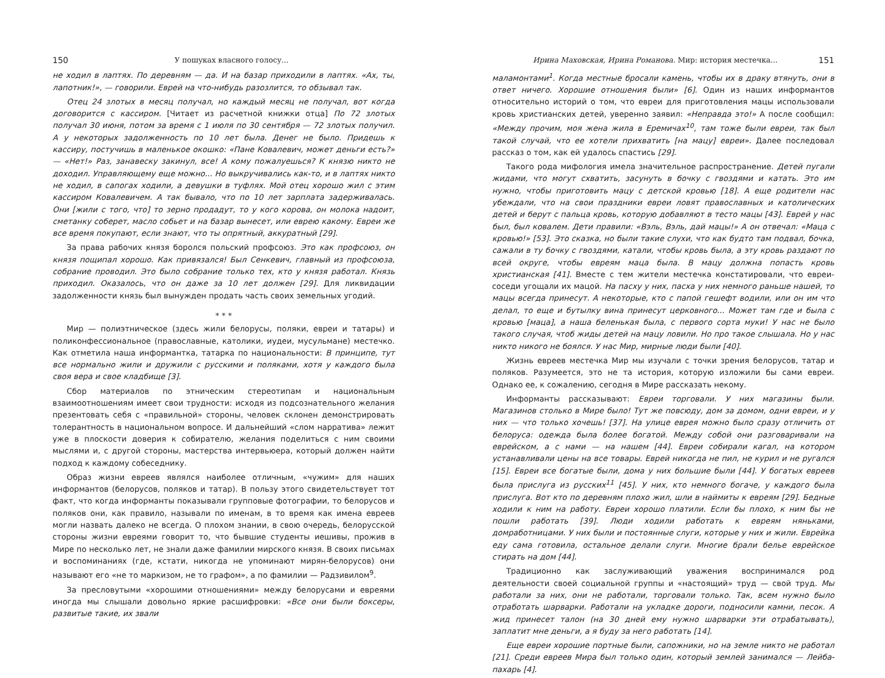150 У пошуках власного голосу...
не ходил в лаптях. По деревням — да. И на базар приходили в лаптях. «Ах, ты, лапотник!», — говорили. Еврей на что-нибудь разозлится, то обзывал так.
Отец 24 злотых в месяц получал, но каждый месяц не получал, вот когда договорится с кассиром. [Читает из расчетной книжки отца] По 72 злотых получал 30 июня, потом за время с 1 июля по 30 сентября — 72 злотых получил. А у некоторых задолженность по 10 лет была. Денег не было. Придешь к кассиру, постучишь в маленькое окошко: «Пане Ковалевич, может деньги есть?» — «Нет!» Раз, занавеску закинул, все! А кому пожалуешься? К князю никто не доходил. Управляющему еще можно... Но выкручивались как-то, и в лаптях никто не ходил, в сапогах ходили, а девушки в туфлях. Мой отец хорошо жил с этим кассиром Ковалевичем. А так бывало, что по 10 лет зарплата задерживалась. Они [жили с того, что] то зерно продадут, то у кого корова, он молока надоит, сметанку соберет, масло собьет и на базар вынесет, или еврею какому. Евреи же все время покупают, если знают, что ты опрятный, аккуратный [29].
За права рабочих князя боролся польский профсоюз. Это как профсоюз, он князя пощипал хорошо. Как привязался! Был Сенкевич, главный из профсоюза, собрание проводил. Это было собрание только тех, кто у князя работал. Князь приходил. Оказалось, что он даже за 10 лет должен [29]. Для ликвидации задолженности князь был вынужден продать часть своих земельных угодий.
* * *
Мир — полиэтническое (здесь жили белорусы, поляки, евреи и татары) и поликонфессиональное (православные, католики, иудеи, мусульмане) местечко. Как отметила наша информантка, татарка по национальности: В принципе, тут все нормально жили и дружили с русскими и поляками, хотя у каждого была своя вера и свое кладбище [3].
Сбор материалов по этническим стереотипам и национальным взаимоотношениям имеет свои трудности: исходя из подсознательного желания презентовать себя с «правильной» стороны, человек склонен демонстрировать толерантность в национальном вопросе. И дальнейший «слом нарратива» лежит уже в плоскости доверия к собирателю, желания поделиться с ним своими мыслями и, с другой стороны, мастерства интервьюера, который должен найти подход к каждому собеседнику.
Образ жизни евреев являлся наиболее отличным, «чужим» для наших информантов (белорусов, поляков и татар). В пользу этого свидетельствует тот факт, что когда информанты показывали групповые фотографии, то белорусов и поляков они, как правило, называли по именам, в то время как имена евреев могли назвать далеко не всегда. О плохом знании, в свою очередь, белорусской стороны жизни евреями говорит то, что бывшие студенты иешивы, прожив в Мире по несколько лет, не знали даже фамилии мирского князя. В своих письмах и воспоминаниях (где, кстати, никогда не упоминают мирян-белорусов) они называют его «не то маркизом, не то графом», а по фамилии — Радзивилом<sup>9</sup>.
За пресловутыми «хорошими отношениями» между белорусами и евреями иногда мы слышали довольно яркие расшифровки: «Все они были боксеры, развитые такие, их звали
Ирина Маховская, Ирина Романова. Мир: история местечка... 151
маламонтами<sup>1</sup>. Когда местные бросали камень, чтобы их в драку втянуть, они в ответ ничего. Хорошие отношения были» [6]. Один из наших информантов относительно историй о том, что евреи для приготовления мацы использовали кровь христианских детей, уверенно заявил: «Неправда это!» А после сообщил: «Между прочим, моя жена жила в Еремичах<sup>10</sup>, там тоже были евреи, так был такой случай, что ее хотели прихватить [на мацу] евреи». Далее последовал рассказ о том, как ей удалось спастись [29].
Такого рода мифология имела значительное распространение. Детей пугали жидами, что могут схватить, засунуть в бочку с гвоздями и катать. Это им нужно, чтобы приготовить мацу с детской кровью [18]. А еще родители нас убеждали, что на свои праздники евреи ловят православных и католических детей и берут с пальца кровь, которую добавляют в тесто мацы [43]. Еврей у нас был, был ковалем. Дети правили: «Вэль, Вэль, дай мацы!» А он отвечал: «Маца с кровью!» [53]. Это сказка, но были такие слухи, что как будто там подвал, бочка, сажали в ту бочку с гвоздями, катали, чтобы кровь была, а эту кровь раздают по всей округе, чтобы евреям маца была. В мацу должна попасть кровь христианская [41]. Вместе с тем жители местечка констатировали, что евреи-соседи угощали их мацой. На пасху у них, пасха у них немного раньше нашей, то мацы всегда принесут. А некоторые, кто с папой гешефт водили, или он им что делал, то еще и бутылку вина принесут церковного... Может там где и была с кровью [маца], а наша беленькая была, с первого сорта муки! У нас не было такого случая, чтоб жиды детей на мацу ловили. Но про такое слышала. Но у нас никто никого не боялся. У нас Мир, мирные люди были [40].
Жизнь евреев местечка Мир мы изучали с точки зрения белорусов, татар и поляков. Разумеется, это не та история, которую изложили бы сами евреи. Однако ее, к сожалению, сегодня в Мире рассказать некому.
Информанты рассказывают: Евреи торговали. У них магазины были. Магазинов столько в Мире было! Тут же повсюду, дом за домом, одни евреи, и у них — что только хочешь! [37]. На улице еврея можно было сразу отличить от белоруса: одежда была более богатой. Между собой они разговаривали на еврейском, а с нами — на нашем [44]. Евреи собирали кагал, на котором устанавливали цены на все товары. Еврей никогда не пил, не курил и не ругался [15]. Евреи все богатые были, дома у них большие были [44]. У богатых евреев была прислуга из русских<sup>11</sup> [45]. У них, кто немного богаче, у каждого была прислуга. Вот кто по деревням плохо жил, шли в наймиты к евреям [29]. Бедные ходили к ним на работу. Евреи хорошо платили. Если бы плохо, к ним бы не пошли работать [39]. Люди ходили работать к евреям няньками, домработницами. У них были и постоянные слуги, которые у них и жили. Еврейка еду сама готовила, остальное делали слуги. Многие брали белье еврейское стирать на дом [44].
Традиционно как заслуживающий уважения воспринимался род деятельности своей социальной группы и «настоящий» труд — свой труд. Мы работали за них, они не работали, торговали только. Так, всем нужно было отработать шарварки. Работали на укладке дороги, подносили камни, песок. А жид принесет талон (на 30 дней ему нужно шарварки эти отрабатывать), заплатит мне деньги, а я буду за него работать [14].
Еще евреи хорошие портные были, сапожники, но на земле никто не работал [21]. Среди евреев Мира был только один, который землей занимался — Лейба-пахарь [4].